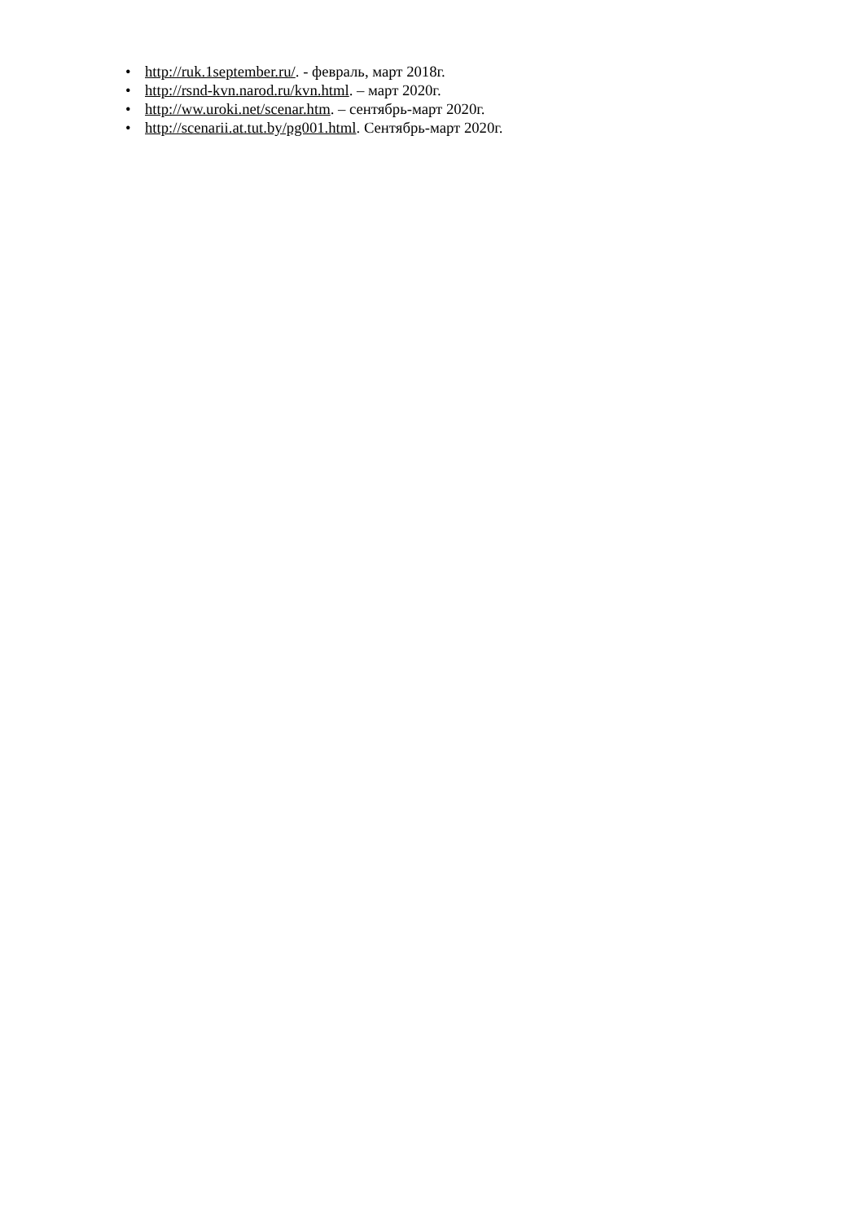• http://ruk.1september.ru/. - февраль, март 2018г.
• http://rsnd-kvn.narod.ru/kvn.html. – март 2020г.
• http://ww.uroki.net/scenar.htm. – сентябрь-март 2020г.
• http://scenarii.at.tut.by/pg001.html. Сентябрь-март 2020г.